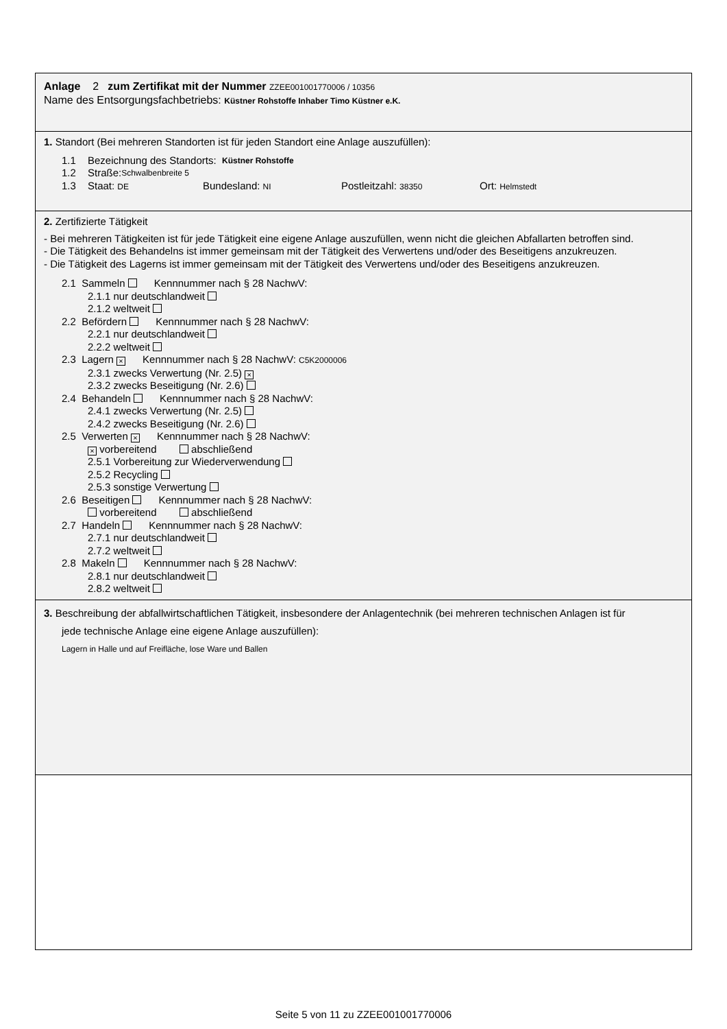Anlage 2 zum Zertifikat mit der Nummer ZZEE001001770006 / 10356
Name des Entsorgungsfachbetriebs: Küstner Rohstoffe Inhaber Timo Küstner e.K.
1. Standort (Bei mehreren Standorten ist für jeden Standort eine Anlage auszufüllen):
1.1 Bezeichnung des Standorts: Küstner Rohstoffe
1.2 Straße: Schwalbenbreite 5
1.3 Staat: DE Bundesland: NI Postleitzahl: 38350 Ort: Helmstedt
2. Zertifizierte Tätigkeit
- Bei mehreren Tätigkeiten ist für jede Tätigkeit eine eigene Anlage auszufüllen, wenn nicht die gleichen Abfallarten betroffen sind.
- Die Tätigkeit des Behandelns ist immer gemeinsam mit der Tätigkeit des Verwertens und/oder des Beseitigens anzukreuzen.
- Die Tätigkeit des Lagerns ist immer gemeinsam mit der Tätigkeit des Verwertens und/oder des Beseitigens anzukreuzen.
2.1 Sammeln Kennnummer nach § 28 NachwV:
2.1.1 nur deutschlandweit
2.1.2 weltweit
2.2 Befördern Kennnummer nach § 28 NachwV:
2.2.1 nur deutschlandweit
2.2.2 weltweit
2.3 Lagern × Kennnummer nach § 28 NachwV: C5K2000006
2.3.1 zwecks Verwertung (Nr. 2.5) ×
2.3.2 zwecks Beseitigung (Nr. 2.6)
2.4 Behandeln Kennnummer nach § 28 NachwV:
2.4.1 zwecks Verwertung (Nr. 2.5)
2.4.2 zwecks Beseitigung (Nr. 2.6)
2.5 Verwerten × Kennnummer nach § 28 NachwV:
× vorbereitend abschließend
2.5.1 Vorbereitung zur Wiederverwendung
2.5.2 Recycling
2.5.3 sonstige Verwertung
2.6 Beseitigen Kennnummer nach § 28 NachwV:
vorbereitend abschließend
2.7 Handeln Kennnummer nach § 28 NachwV:
2.7.1 nur deutschlandweit
2.7.2 weltweit
2.8 Makeln Kennnummer nach § 28 NachwV:
2.8.1 nur deutschlandweit
2.8.2 weltweit
3. Beschreibung der abfallwirtschaftlichen Tätigkeit, insbesondere der Anlagentechnik (bei mehreren technischen Anlagen ist für
jede technische Anlage eine eigene Anlage auszufüllen):
Lagern in Halle und auf Freifläche, lose Ware und Ballen
Seite 5 von 11 zu ZZEE001001770006